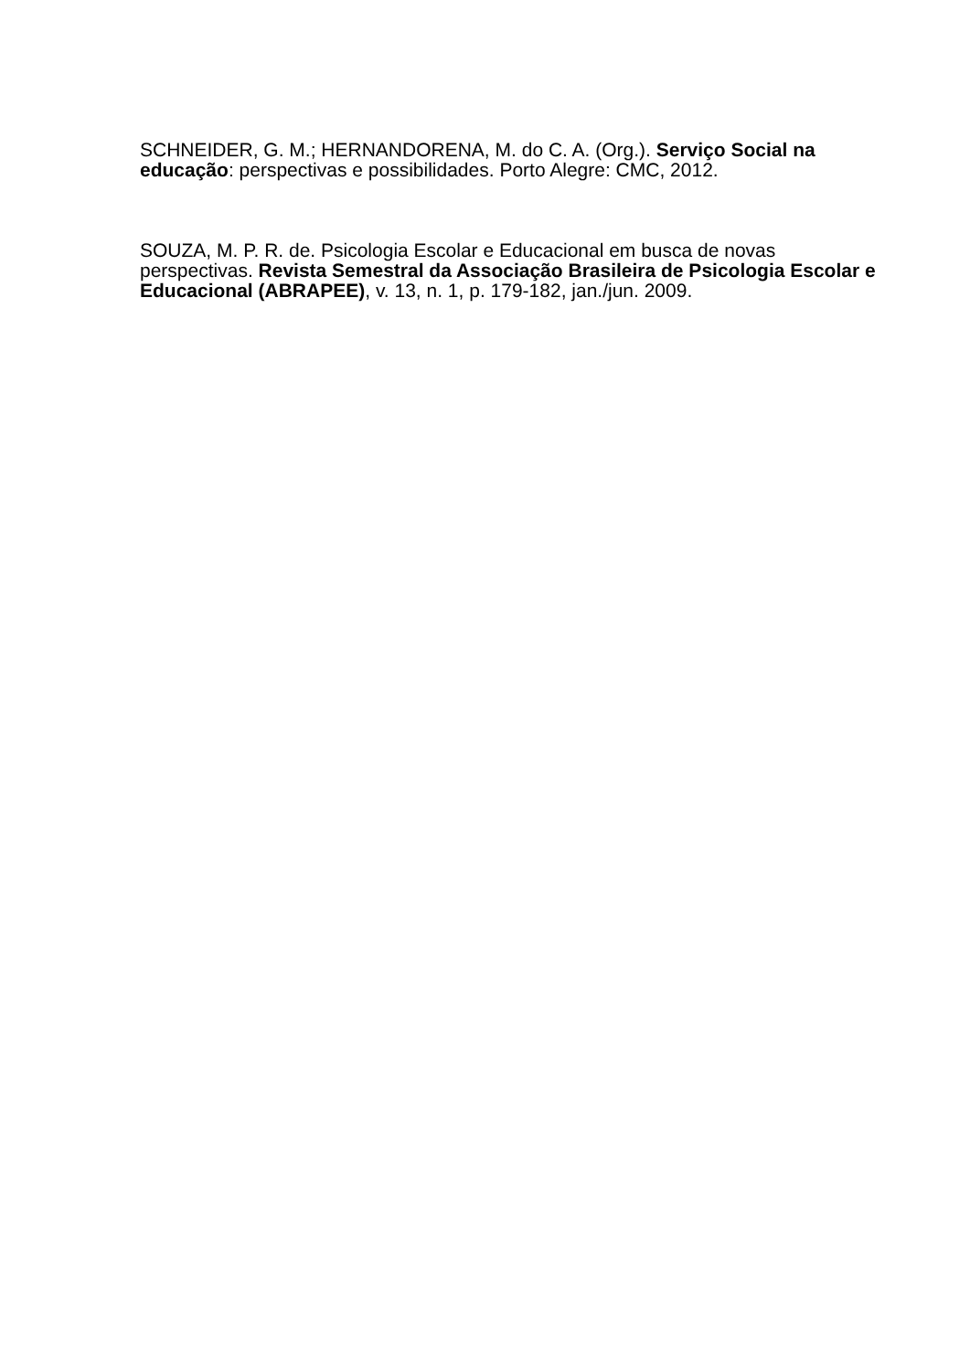SCHNEIDER, G. M.; HERNANDORENA, M. do C. A. (Org.). Serviço Social na educação: perspectivas e possibilidades. Porto Alegre: CMC, 2012.
SOUZA, M. P. R. de. Psicologia Escolar e Educacional em busca de novas perspectivas. Revista Semestral da Associação Brasileira de Psicologia Escolar e Educacional (ABRAPEE), v. 13, n. 1, p. 179-182, jan./jun. 2009.